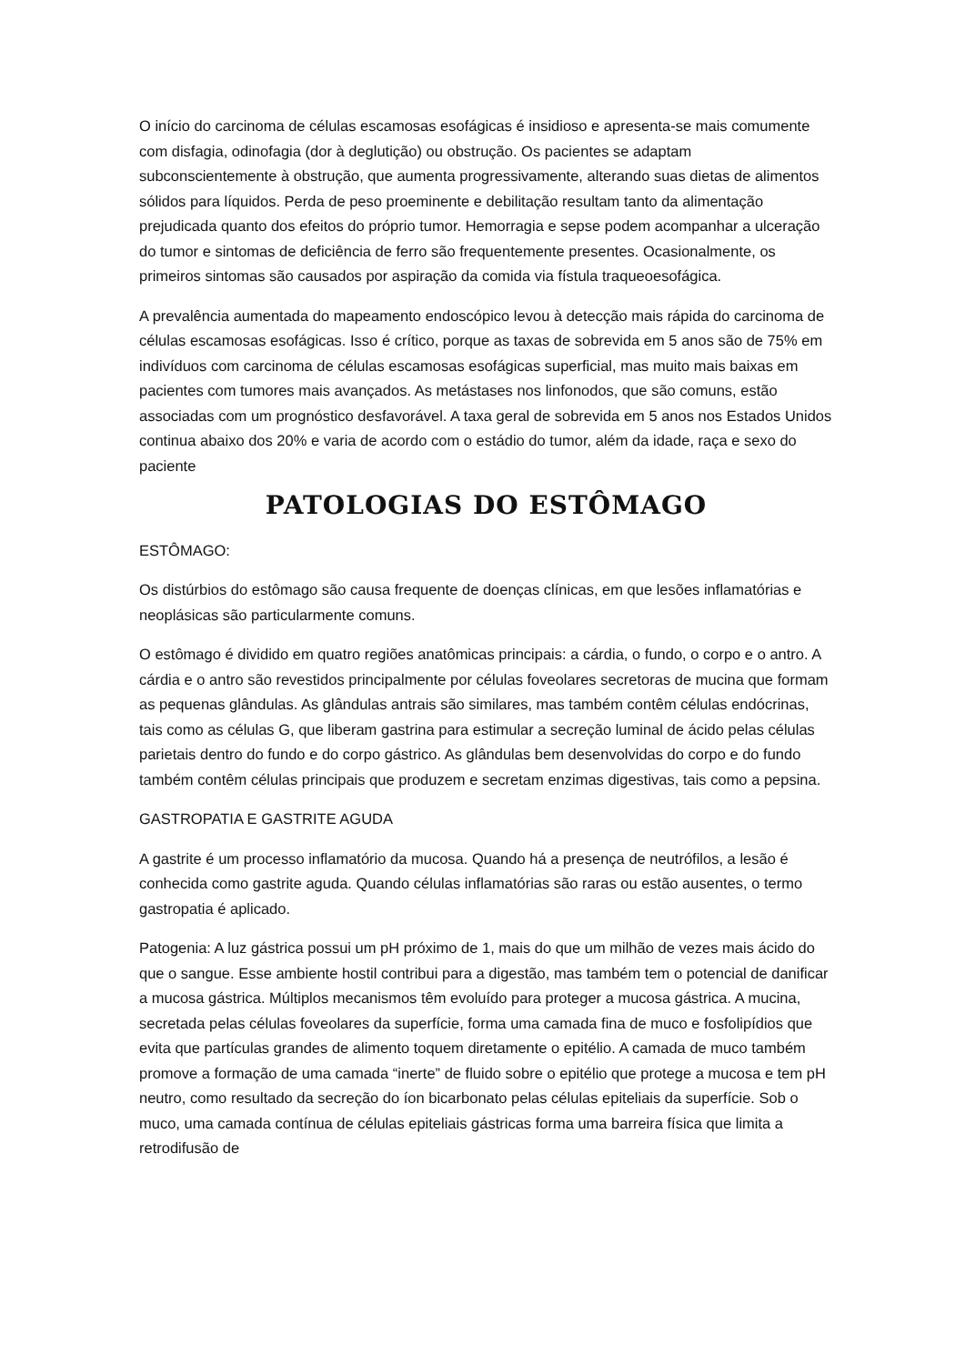O início do carcinoma de células escamosas esofágicas é insidioso e apresenta-se mais comumente com disfagia, odinofagia (dor à deglutição) ou obstrução. Os pacientes se adaptam subconscientemente à obstrução, que aumenta progressivamente, alterando suas dietas de alimentos sólidos para líquidos. Perda de peso proeminente e debilitação resultam tanto da alimentação prejudicada quanto dos efeitos do próprio tumor. Hemorragia e sepse podem acompanhar a ulceração do tumor e sintomas de deficiência de ferro são frequentemente presentes. Ocasionalmente, os primeiros sintomas são causados por aspiração da comida via fístula traqueoesofágica.
A prevalência aumentada do mapeamento endoscópico levou à detecção mais rápida do carcinoma de células escamosas esofágicas. Isso é crítico, porque as taxas de sobrevida em 5 anos são de 75% em indivíduos com carcinoma de células escamosas esofágicas superficial, mas muito mais baixas em pacientes com tumores mais avançados. As metástases nos linfonodos, que são comuns, estão associadas com um prognóstico desfavorável. A taxa geral de sobrevida em 5 anos nos Estados Unidos continua abaixo dos 20% e varia de acordo com o estádio do tumor, além da idade, raça e sexo do paciente
PATOLOGIAS DO ESTÔMAGO
ESTÔMAGO:
Os distúrbios do estômago são causa frequente de doenças clínicas, em que lesões inflamatórias e neoplásicas são particularmente comuns.
O estômago é dividido em quatro regiões anatômicas principais: a cárdia, o fundo, o corpo e o antro. A cárdia e o antro são revestidos principalmente por células foveolares secretoras de mucina que formam as pequenas glândulas. As glândulas antrais são similares, mas também contêm células endócrinas, tais como as células G, que liberam gastrina para estimular a secreção luminal de ácido pelas células parietais dentro do fundo e do corpo gástrico. As glândulas bem desenvolvidas do corpo e do fundo também contêm células principais que produzem e secretam enzimas digestivas, tais como a pepsina.
GASTROPATIA E GASTRITE AGUDA
A gastrite é um processo inflamatório da mucosa. Quando há a presença de neutrófilos, a lesão é conhecida como gastrite aguda. Quando células inflamatórias são raras ou estão ausentes, o termo gastropatia é aplicado.
Patogenia: A luz gástrica possui um pH próximo de 1, mais do que um milhão de vezes mais ácido do que o sangue. Esse ambiente hostil contribui para a digestão, mas também tem o potencial de danificar a mucosa gástrica. Múltiplos mecanismos têm evoluído para proteger a mucosa gástrica. A mucina, secretada pelas células foveolares da superfície, forma uma camada fina de muco e fosfolipídios que evita que partículas grandes de alimento toquem diretamente o epitélio. A camada de muco também promove a formação de uma camada “inerte” de fluido sobre o epitélio que protege a mucosa e tem pH neutro, como resultado da secreção do íon bicarbonato pelas células epiteliais da superfície. Sob o muco, uma camada contínua de células epiteliais gástricas forma uma barreira física que limita a retrodifusão de